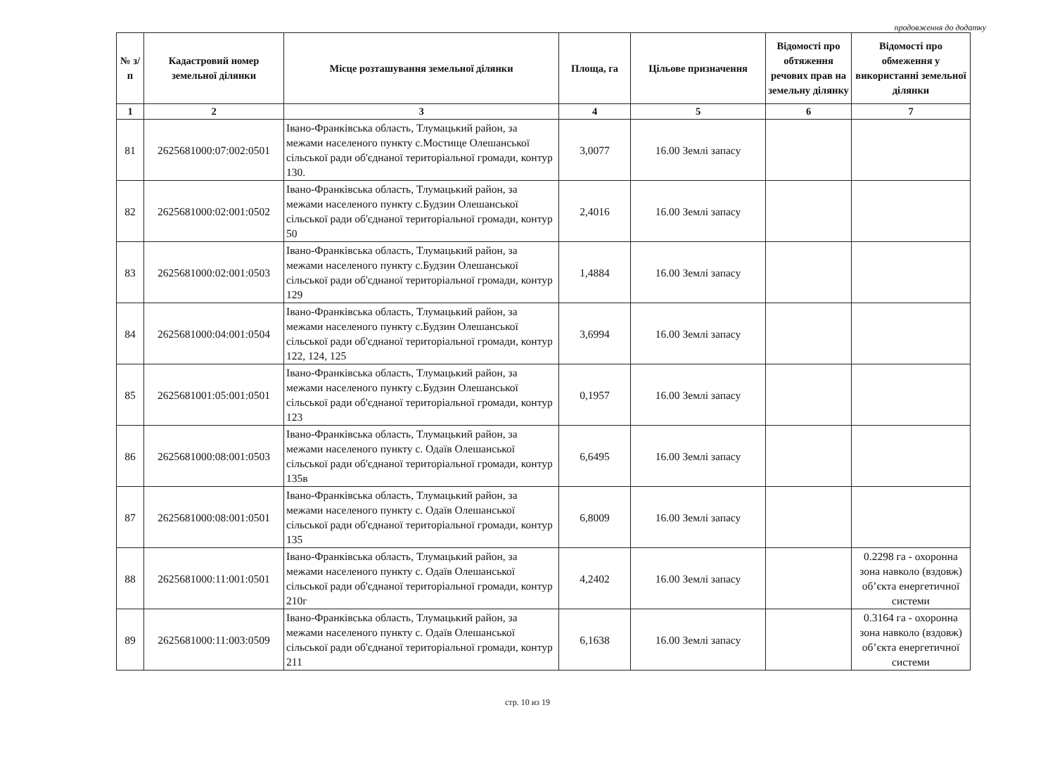продовження до додатку
| № з/п | Кадастровий номер земельної ділянки | Місце розташування земельної ділянки | Площа, га | Цільове призначення | Відомості про обтяження речових прав на земельну ділянку | Відомості про обмеження у використанні земельної ділянки |
| --- | --- | --- | --- | --- | --- | --- |
| 1 | 2 | 3 | 4 | 5 | 6 | 7 |
| 81 | 2625681000:07:002:0501 | Івано-Франківська область, Тлумацький район, за межами населеного пункту с.Мостище Олешанської сільської ради об'єднаної територіальної громади, контур 130. | 3,0077 | 16.00 Землі запасу | | |
| 82 | 2625681000:02:001:0502 | Івано-Франківська область, Тлумацький район, за межами населеного пункту с.Будзин Олешанської сільської ради об'єднаної територіальної громади, контур 50 | 2,4016 | 16.00 Землі запасу | | |
| 83 | 2625681000:02:001:0503 | Івано-Франківська область, Тлумацький район, за межами населеного пункту с.Будзин Олешанської сільської ради об'єднаної територіальної громади, контур 129 | 1,4884 | 16.00 Землі запасу | | |
| 84 | 2625681000:04:001:0504 | Івано-Франківська область, Тлумацький район, за межами населеного пункту с.Будзин Олешанської сільської ради об'єднаної територіальної громади, контур 122, 124, 125 | 3,6994 | 16.00 Землі запасу | | |
| 85 | 2625681001:05:001:0501 | Івано-Франківська область, Тлумацький район, за межами населеного пункту с.Будзин Олешанської сільської ради об'єднаної територіальної громади, контур 123 | 0,1957 | 16.00 Землі запасу | | |
| 86 | 2625681000:08:001:0503 | Івано-Франківська область, Тлумацький район, за межами населеного пункту с. Одаїв Олешанської сільської ради об'єднаної територіальної громади, контур 135в | 6,6495 | 16.00 Землі запасу | | |
| 87 | 2625681000:08:001:0501 | Івано-Франківська область, Тлумацький район, за межами населеного пункту с. Одаїв Олешанської сільської ради об'єднаної територіальної громади, контур 135 | 6,8009 | 16.00 Землі запасу | | |
| 88 | 2625681000:11:001:0501 | Івано-Франківська область, Тлумацький район, за межами населеного пункту с. Одаїв Олешанської сільської ради об'єднаної територіальної громади, контур 210г | 4,2402 | 16.00 Землі запасу | | 0.2298 га - охоронна зона навколо (вздовж) об’єкта енергетичної системи |
| 89 | 2625681000:11:003:0509 | Івано-Франківська область, Тлумацький район, за межами населеного пункту с. Одаїв Олешанської сільської ради об'єднаної територіальної громади, контур 211 | 6,1638 | 16.00 Землі запасу | | 0.3164 га - охоронна зона навколо (вздовж) об’єкта енергетичної системи |
стр. 10 из 19